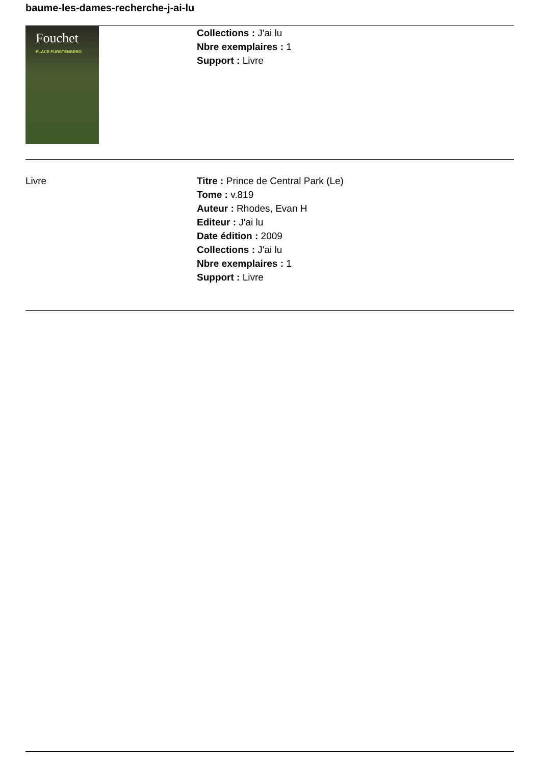baume-les-dames-recherche-j-ai-lu
Fouchet
PLACE FURSTENBERG
Collections : J'ai lu
Nbre exemplaires : 1
Support : Livre
Livre Titre : Prince de Central Park (Le)
Tome : v.819
Auteur : Rhodes, Evan H
Editeur : J'ai lu
Date édition : 2009
Collections : J'ai lu
Nbre exemplaires : 1
Support : Livre